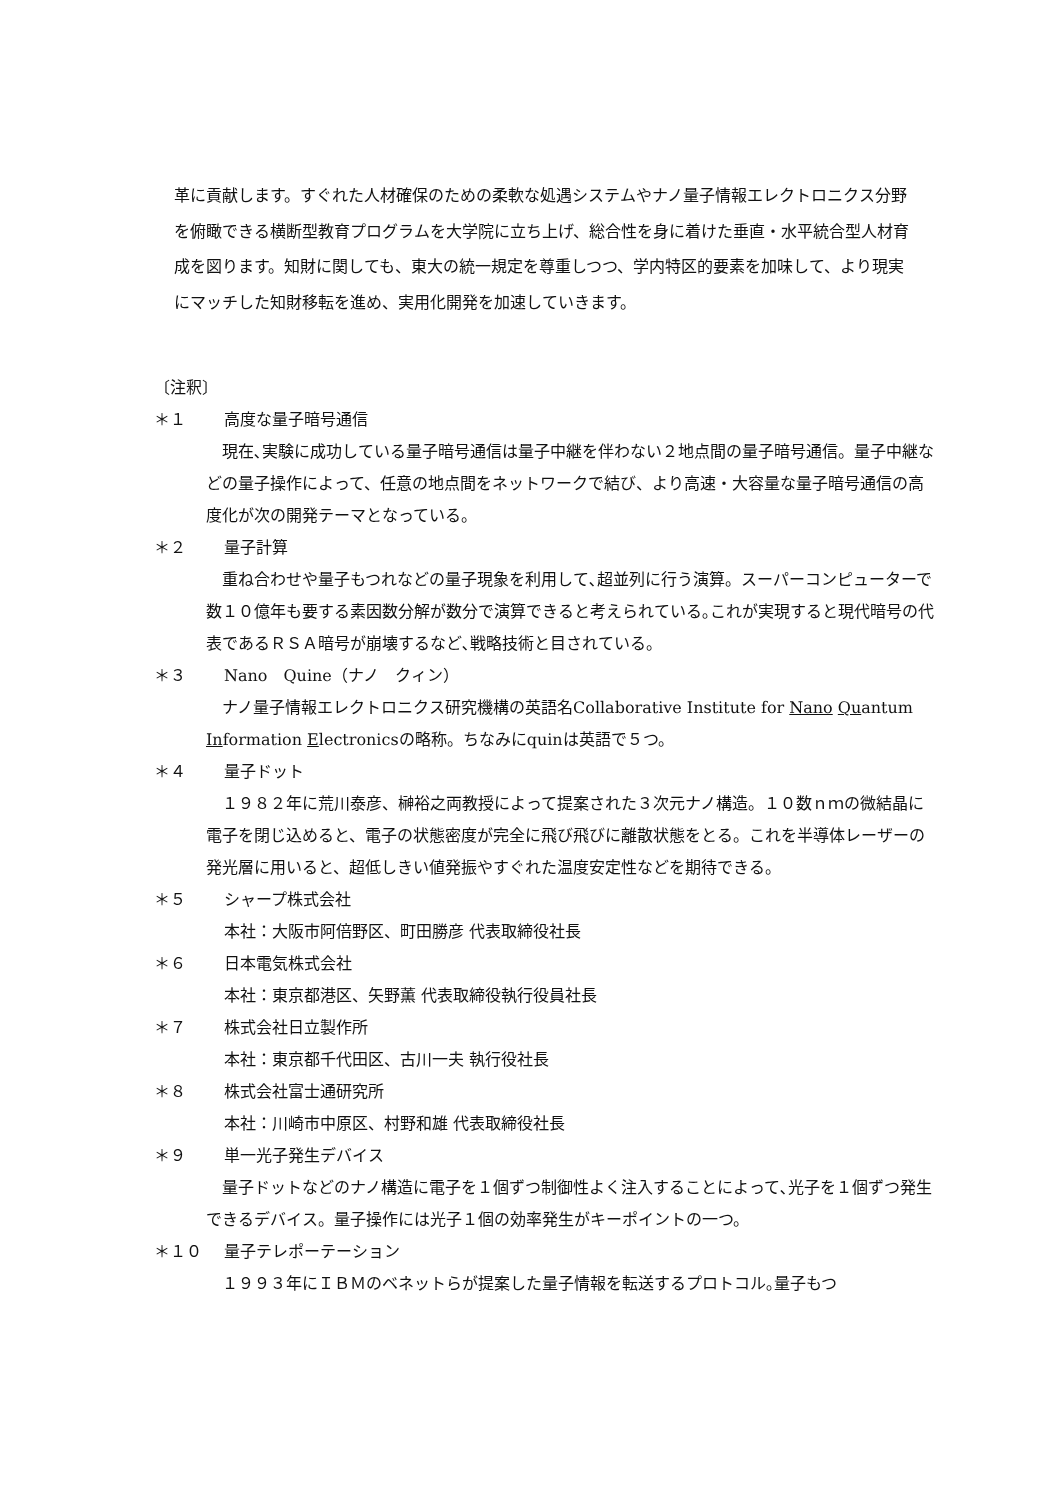革に貢献します。すぐれた人材確保のための柔軟な処遇システムやナノ量子情報エレクトロニクス分野を俯瞰できる横断型教育プログラムを大学院に立ち上げ、総合性を身に着けた垂直・水平統合型人材育成を図ります。知財に関しても、東大の統一規定を尊重しつつ、学内特区的要素を加味して、より現実にマッチした知財移転を進め、実用化開発を加速していきます。
〔注釈〕
＊１ 高度な量子暗号通信
現在､実験に成功している量子暗号通信は量子中継を伴わない２地点間の量子暗号通信。量子中継などの量子操作によって、任意の地点間をネットワークで結び、より高速・大容量な量子暗号通信の高度化が次の開発テーマとなっている。
＊２ 量子計算
重ね合わせや量子もつれなどの量子現象を利用して､超並列に行う演算。スーパーコンピューターで数１０億年も要する素因数分解が数分で演算できると考えられている｡これが実現すると現代暗号の代表であるＲＳＡ暗号が崩壊するなど､戦略技術と目されている。
＊３ Nano　Quine（ナノ　クィン）
ナノ量子情報エレクトロニクス研究機構の英語名Collaborative Institute for Nano Quantum Information Electronicsの略称。ちなみにquinは英語で５つ。
＊４ 量子ドット
１９８２年に荒川泰彦、榊裕之両教授によって提案された３次元ナノ構造。１０数ｎｍの微結晶に電子を閉じ込めると、電子の状態密度が完全に飛び飛びに離散状態をとる。これを半導体レーザーの発光層に用いると、超低しきい値発振やすぐれた温度安定性などを期待できる。
＊５ シャープ株式会社
本社：大阪市阿倍野区、町田勝彦 代表取締役社長
＊６ 日本電気株式会社
本社：東京都港区、矢野薫 代表取締役執行役員社長
＊７ 株式会社日立製作所
本社：東京都千代田区、古川一夫 執行役社長
＊８ 株式会社富士通研究所
本社：川崎市中原区、村野和雄 代表取締役社長
＊９ 単一光子発生デバイス
量子ドットなどのナノ構造に電子を１個ずつ制御性よく注入することによって､光子を１個ずつ発生できるデバイス。量子操作には光子１個の効率発生がキーポイントの一つ。
＊１０ 量子テレポーテーション
１９９３年にＩＢＭのベネットらが提案した量子情報を転送するプロトコル｡量子もつ